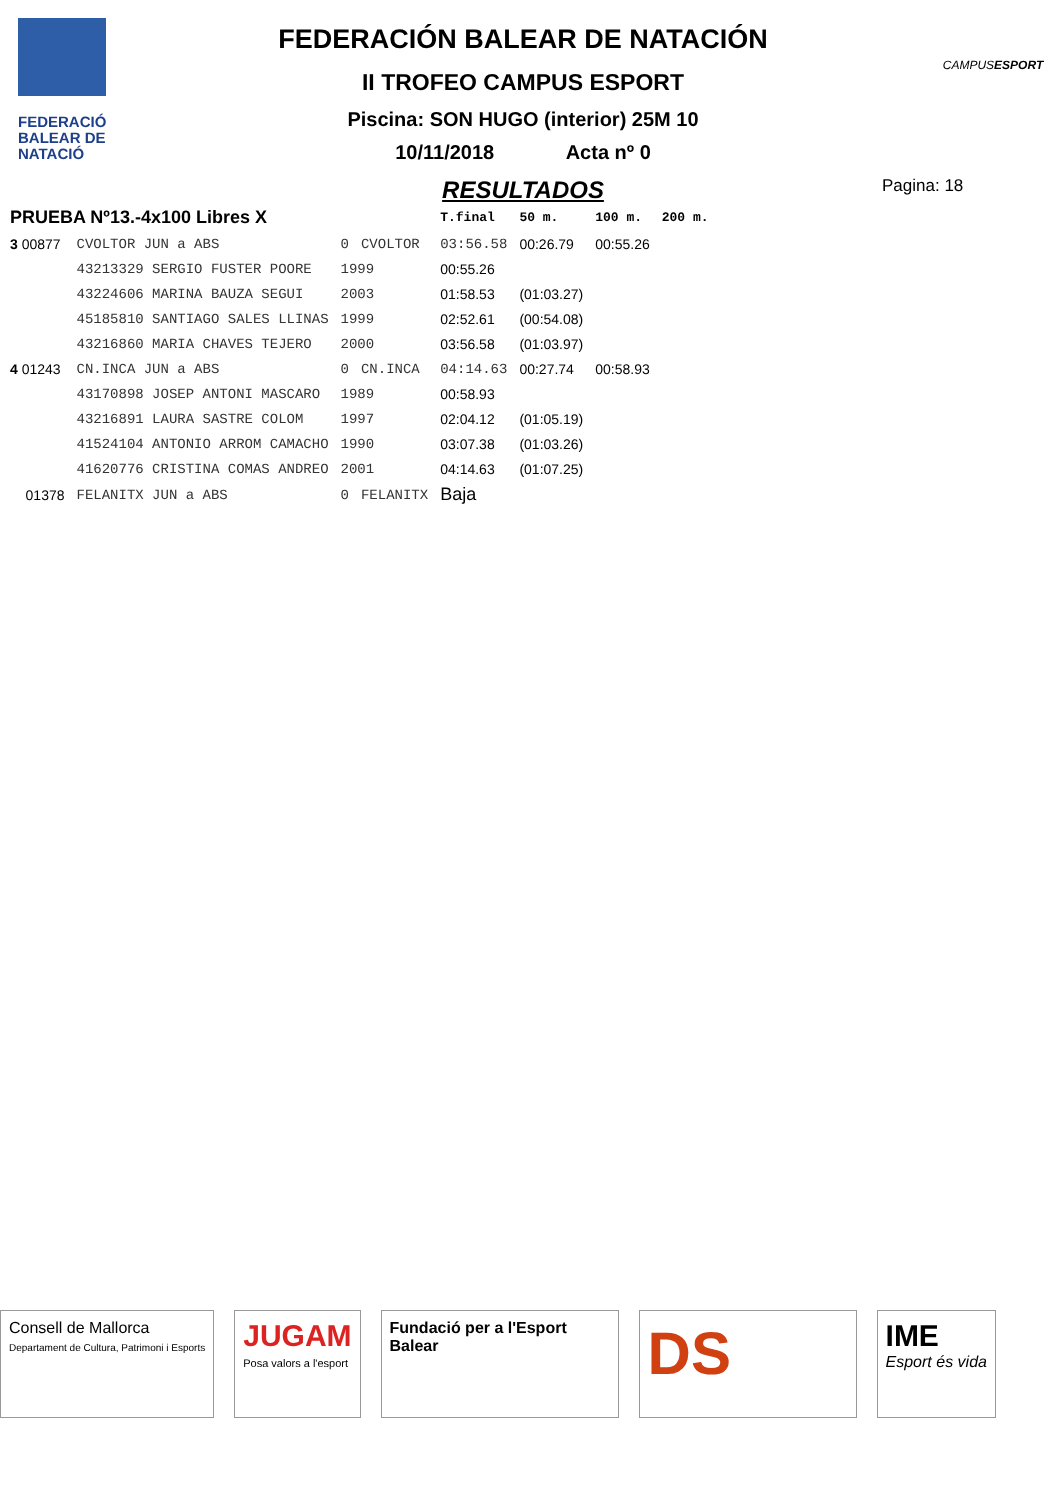FEDERACIÓ
BALEAR DE
NATACIÓ
FEDERACIÓN BALEAR DE NATACIÓN
II TROFEO CAMPUS ESPORT
Piscina: SON HUGO (interior) 25M 10
10/11/2018 Acta nº 0
RESULTADOS
CAMPUSESPORT
Pagina: 18
| PRUEBA Nº13.-4x100 Libres X | | | | T.final | 50 m. | 100 m. | 200 m. |
| --- | --- | --- | --- | --- | --- | --- | --- |
| 3 00877 | CVOLTOR JUN a ABS | 0 | CVOLTOR | 03:56.58 | 00:26.79 | 00:55.26 | |
| | 43213329 SERGIO FUSTER POORE | 1999 | | 00:55.26 | | | |
| | 43224606 MARINA BAUZA SEGUI | 2003 | | 01:58.53 | (01:03.27) | | |
| | 45185810 SANTIAGO SALES LLINAS | 1999 | | 02:52.61 | (00:54.08) | | |
| | 43216860 MARIA CHAVES TEJERO | 2000 | | 03:56.58 | (01:03.97) | | |
| 4 01243 | CN.INCA JUN a ABS | 0 | CN.INCA | 04:14.63 | 00:27.74 | 00:58.93 | |
| | 43170898 JOSEP ANTONI MASCARO | 1989 | | 00:58.93 | | | |
| | 43216891 LAURA SASTRE COLOM | 1997 | | 02:04.12 | (01:05.19) | | |
| | 41524104 ANTONIO ARROM CAMACHO | 1990 | | 03:07.38 | (01:03.26) | | |
| | 41620776 CRISTINA COMAS ANDREO | 2001 | | 04:14.63 | (01:07.25) | | |
| 01378 | FELANITX JUN a ABS | 0 | FELANITX | Baja | | | |
Consell de Mallorca
Departament de Cultura, Patrimoni i Esports
JUGAM
Posa valors a l'esport
Fundació per a l'Esport Balear
DS
IME
Esport és vida